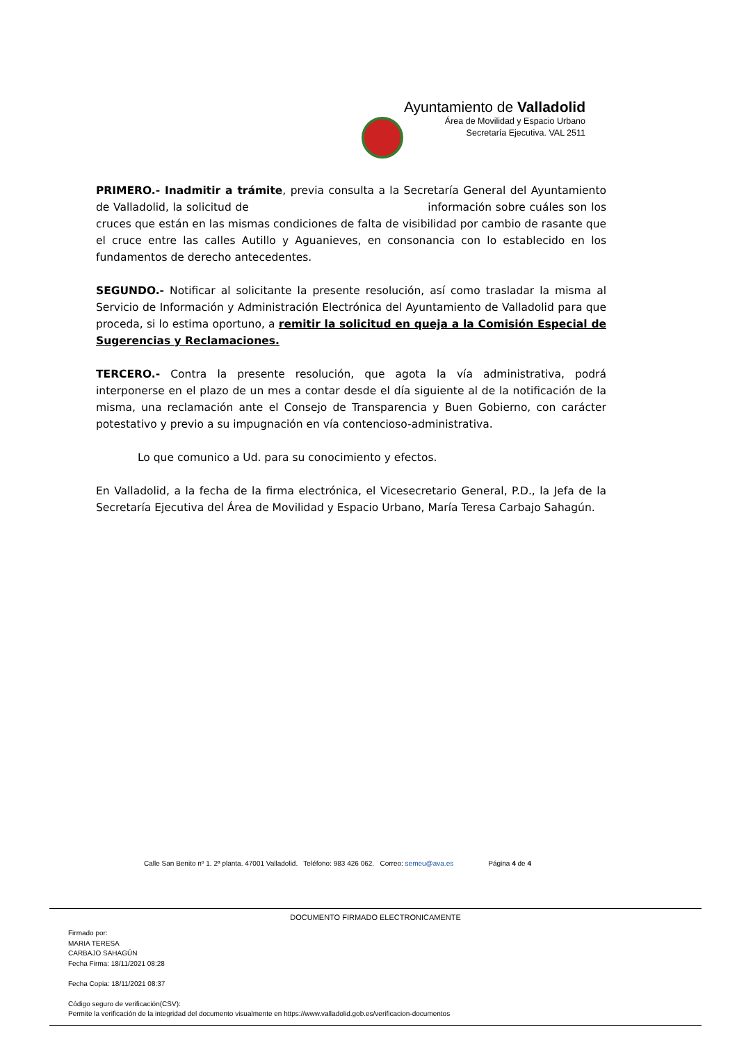Ayuntamiento de Valladolid
Área de Movilidad y Espacio Urbano
Secretaría Ejecutiva. VAL 2511
PRIMERO.- Inadmitir a trámite, previa consulta a la Secretaría General del Ayuntamiento de Valladolid, la solicitud de información sobre cuáles son los cruces que están en las mismas condiciones de falta de visibilidad por cambio de rasante que el cruce entre las calles Autillo y Aguanieves, en consonancia con lo establecido en los fundamentos de derecho antecedentes.
SEGUNDO.- Notificar al solicitante la presente resolución, así como trasladar la misma al Servicio de Información y Administración Electrónica del Ayuntamiento de Valladolid para que proceda, si lo estima oportuno, a remitir la solicitud en queja a la Comisión Especial de Sugerencias y Reclamaciones.
TERCERO.- Contra la presente resolución, que agota la vía administrativa, podrá interponerse en el plazo de un mes a contar desde el día siguiente al de la notificación de la misma, una reclamación ante el Consejo de Transparencia y Buen Gobierno, con carácter potestativo y previo a su impugnación en vía contencioso-administrativa.
Lo que comunico a Ud. para su conocimiento y efectos.
En Valladolid, a la fecha de la firma electrónica, el Vicesecretario General, P.D., la Jefa de la Secretaría Ejecutiva del Área de Movilidad y Espacio Urbano, María Teresa Carbajo Sahagún.
Calle San Benito nº 1. 2ª planta. 47001 Valladolid. Teléfono: 983 426 062. Correo: semeu@ava.es Página 4 de 4
DOCUMENTO FIRMADO ELECTRONICAMENTE
Firmado por:
MARIA TERESA
CARBAJO SAHAGÚN
Fecha Firma: 18/11/2021 08:28
Fecha Copia: 18/11/2021 08:37
Código seguro de verificación(CSV):
Permite la verificación de la integridad del documento visualmente en https://www.valladolid.gob.es/verificacion-documentos